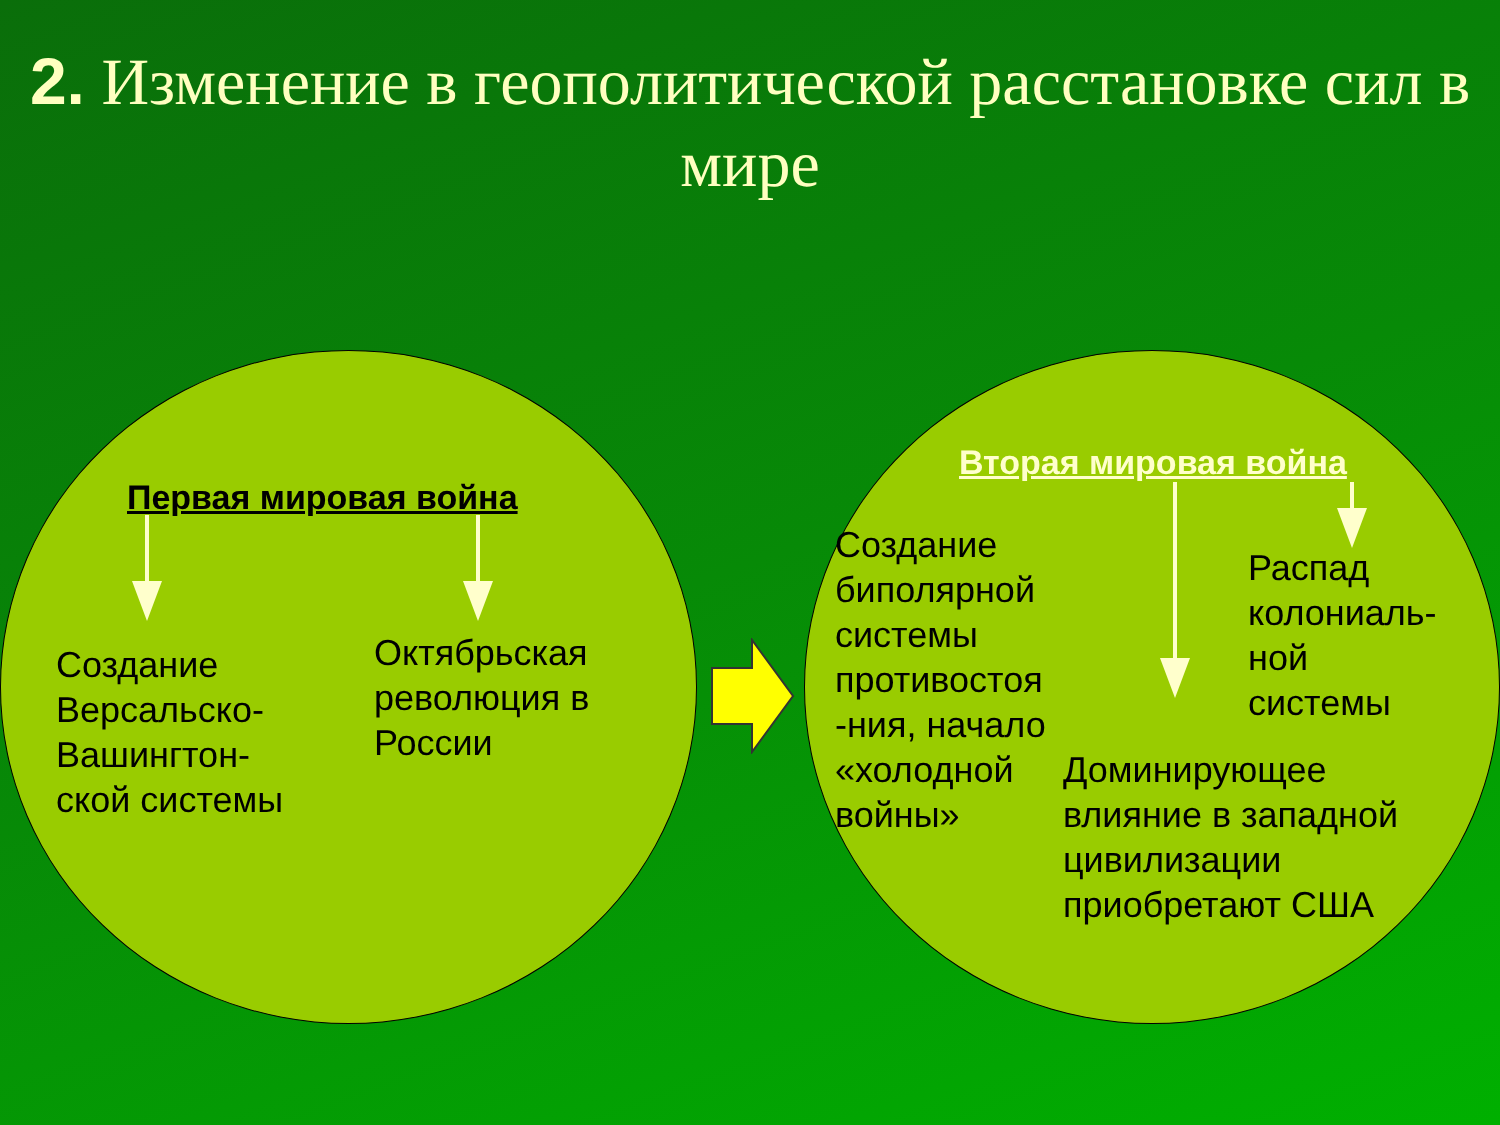2. Изменение в геополитической расстановке сил в мире
Первая мировая война
Создание
Версальско-
Вашингтон-
ской системы
Октябрьская
революция в
России
Вторая мировая война
Создание
биполярной
системы
противостоя
-ния, начало
«холодной
войны»
Распад
колониаль-
ной
системы
Доминирующее
влияние в западной
цивилизации
приобретают США